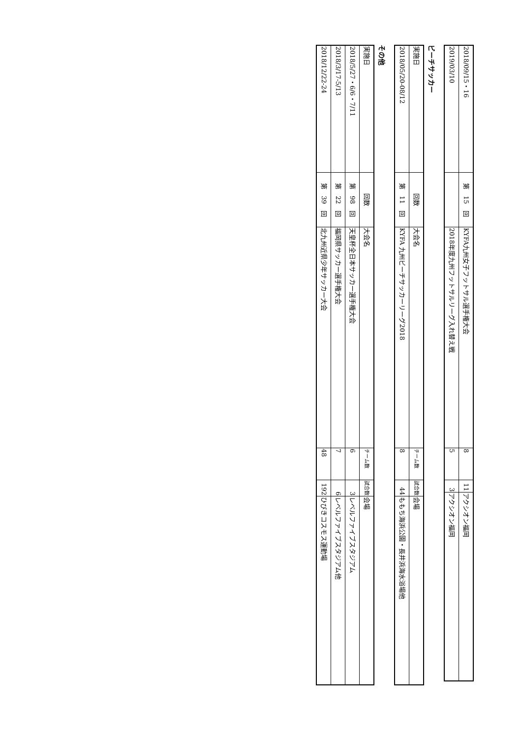| 2018/09/15・16 | 第 15 回 | KYFA九州女子フットサル選手権大会 | 8 | 11 | アクシオン福岡 |
| 2019/03/10 | | 2018年度九州フットサルリーグ入れ替え戦 | 5 | 3 | アクシオン福岡 |
ビーチサッカー
| 実施日 | 回数 | 大会名 | チーム数 | 試合数 | 会場 |
| 2018/05/20-08/12 | 第 11 回 | KYFA 九州ビーチサッカーリーグ2018 | 8 | 44 | ももち海浜公園・長井浜海水浴場他 |
その他
| 実施日 | 回数 | 大会名 | チーム数 | 試合数 | 会場 |
| 2018/5/27・6/6・7/11 | 第 98 回 | 天皇杯全日本サッカー選手権大会 | 6 | 3 | レベルファイブスタジアム |
| 2018/3/17-5/13 | 第 22 回 | 福岡県サッカー選手権大会 | 7 | 6 | レベルファイブスタジアム他 |
| 2018/12/22-24 | 第 39 回 | 北九州近県少年サッカー大会 | 48 | 192 | ひびきコスモス運動場 |